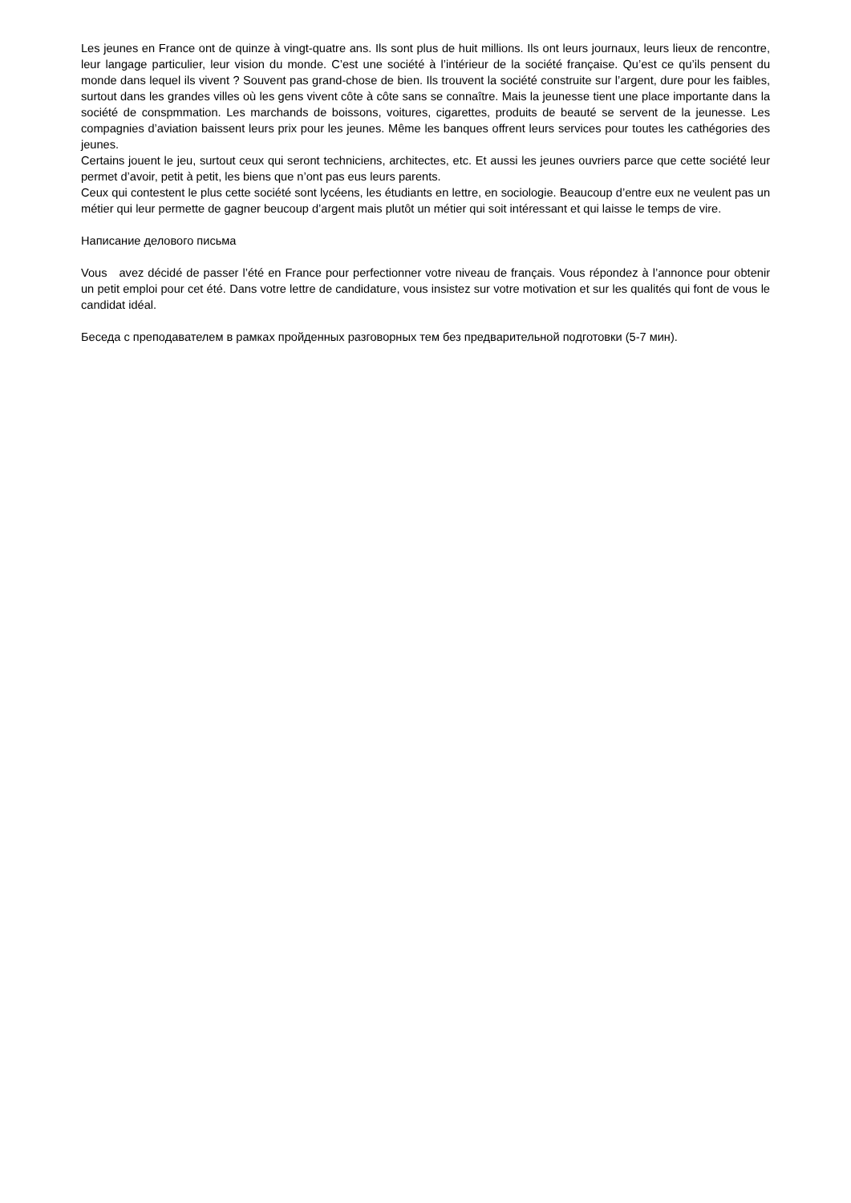Les jeunes en France ont de quinze à vingt-quatre ans. Ils sont plus de huit millions. Ils ont leurs journaux, leurs lieux de rencontre, leur langage particulier, leur vision du monde. C’est une société à l’intérieur de la société française. Qu’est ce qu’ils pensent du monde dans lequel ils vivent ? Souvent pas grand-chose de bien. Ils trouvent la société construite sur l’argent, dure pour les faibles, surtout dans les grandes villes où les gens vivent côte à côte sans se connaître. Mais la jeunesse tient une place importante dans la société de conspmmation. Les marchands de boissons, voitures, cigarettes, produits de beauté se servent de la jeunesse. Les compagnies d’aviation baissent leurs prix pour les jeunes. Même les banques offrent leurs services pour toutes les cathégories des jeunes.
Certains jouent le jeu, surtout ceux qui seront techniciens, architectes, etc. Et aussi les jeunes ouvriers parce que cette société leur permet d’avoir, petit à petit, les biens que n’ont pas eus leurs parents.
Ceux qui contestent le plus cette société sont lycéens, les étudiants en lettre, en sociologie. Beaucoup d’entre eux ne veulent pas un métier qui leur permette de gagner beucoup d’argent mais plutôt un métier qui soit intéressant et qui laisse le temps de vire.
Написание делового письма
Vous avez décidé de passer l’été en France pour perfectionner votre niveau de français. Vous répondez à l’annonce pour obtenir un petit emploi pour cet été. Dans votre lettre de candidature, vous insistez sur votre motivation et sur les qualités qui font de vous le candidat idéal.
Беседа с преподавателем в рамках пройденных разговорных тем без предварительной подготовки (5-7 мин).